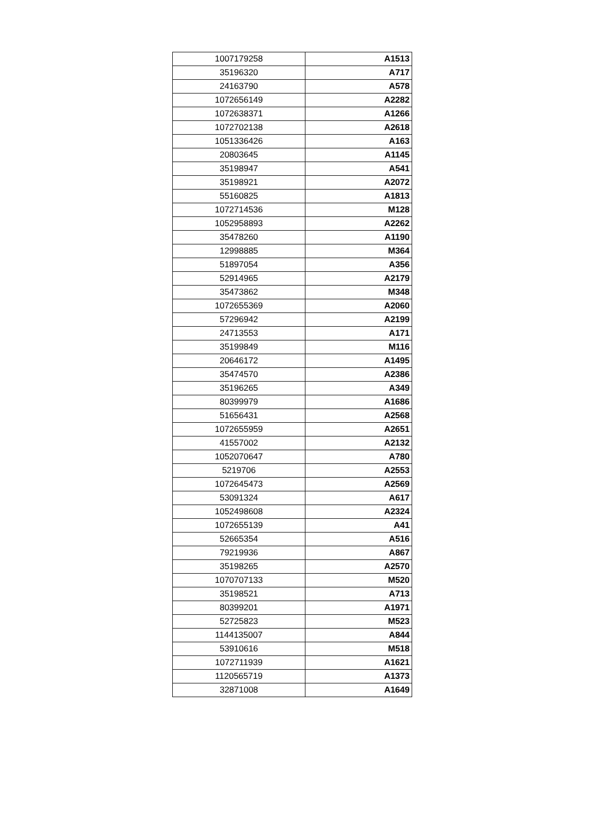| 1007179258 | A1513 |
| 35196320 | A717 |
| 24163790 | A578 |
| 1072656149 | A2282 |
| 1072638371 | A1266 |
| 1072702138 | A2618 |
| 1051336426 | A163 |
| 20803645 | A1145 |
| 35198947 | A541 |
| 35198921 | A2072 |
| 55160825 | A1813 |
| 1072714536 | M128 |
| 1052958893 | A2262 |
| 35478260 | A1190 |
| 12998885 | M364 |
| 51897054 | A356 |
| 52914965 | A2179 |
| 35473862 | M348 |
| 1072655369 | A2060 |
| 57296942 | A2199 |
| 24713553 | A171 |
| 35199849 | M116 |
| 20646172 | A1495 |
| 35474570 | A2386 |
| 35196265 | A349 |
| 80399979 | A1686 |
| 51656431 | A2568 |
| 1072655959 | A2651 |
| 41557002 | A2132 |
| 1052070647 | A780 |
| 5219706 | A2553 |
| 1072645473 | A2569 |
| 53091324 | A617 |
| 1052498608 | A2324 |
| 1072655139 | A41 |
| 52665354 | A516 |
| 79219936 | A867 |
| 35198265 | A2570 |
| 1070707133 | M520 |
| 35198521 | A713 |
| 80399201 | A1971 |
| 52725823 | M523 |
| 1144135007 | A844 |
| 53910616 | M518 |
| 1072711939 | A1621 |
| 1120565719 | A1373 |
| 32871008 | A1649 |